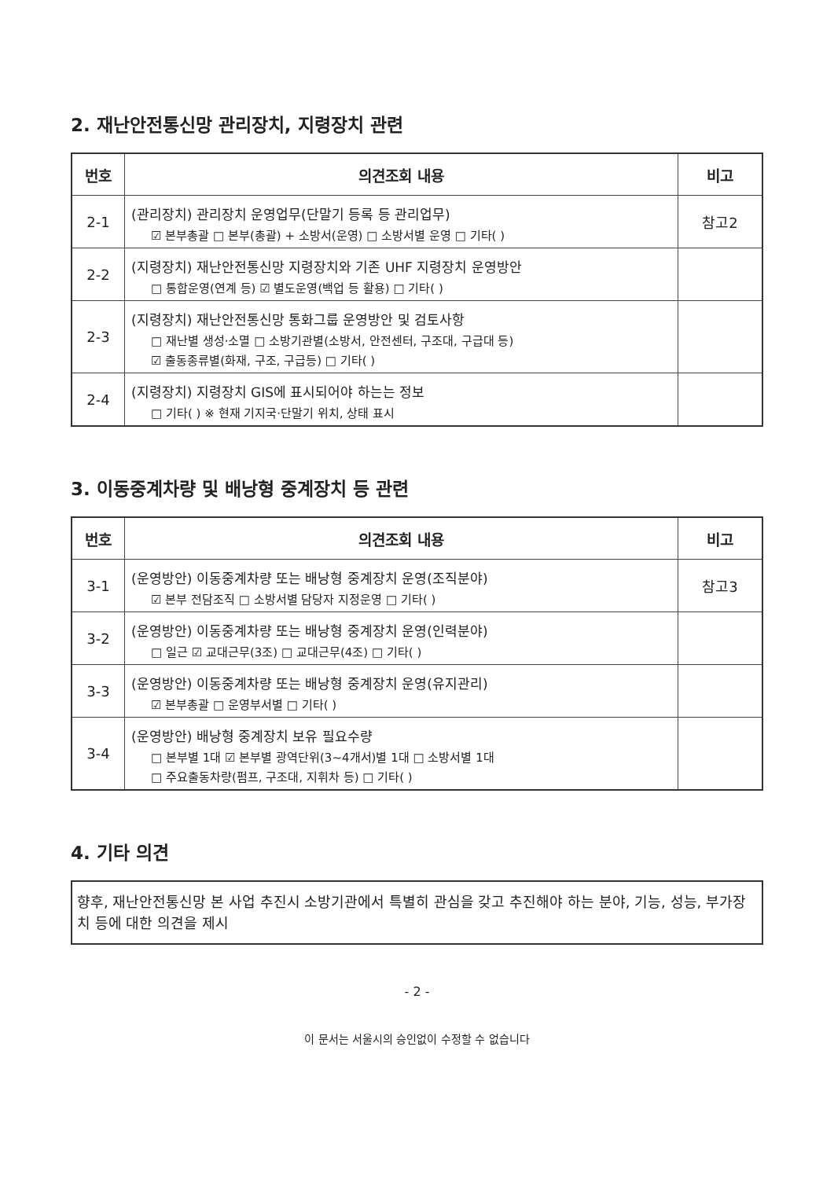2. 재난안전통신망 관리장치, 지령장치 관련
| 번호 | 의견조회 내용 | 비고 |
| --- | --- | --- |
| 2-1 | (관리장치) 관리장치 운영업무(단말기 등록 등 관리업무) ☑ 본부총괄 □ 본부(총괄) + 소방서(운영) □ 소방서별 운영 □ 기타( ) | 참고2 |
| 2-2 | (지령장치) 재난안전통신망 지령장치와 기존 UHF 지령장치 운영방안 □ 통합운영(연계 등) ☑ 별도운영(백업 등 활용) □ 기타( ) | |
| 2-3 | (지령장치) 재난안전통신망 통화그룹 운영방안 및 검토사항 □ 재난별 생성·소멸 □ 소방기관별(소방서, 안전센터, 구조대, 구급대 등) ☑ 출동종류별(화재, 구조, 구급등) □ 기타( ) | |
| 2-4 | (지령장치) 지령장치 GIS에 표시되어야 하는는 정보 □ 기타( ) ※ 현재 기지국·단말기 위치, 상태 표시 | |
3. 이동중계차량 및 배낭형 중계장치 등 관련
| 번호 | 의견조회 내용 | 비고 |
| --- | --- | --- |
| 3-1 | (운영방안) 이동중계차량 또는 배낭형 중계장치 운영(조직분야) ☑ 본부 전담조직 □ 소방서별 담당자 지정운영 □ 기타( ) | 참고3 |
| 3-2 | (운영방안) 이동중계차량 또는 배낭형 중계장치 운영(인력분야) □ 일근 ☑ 교대근무(3조) □ 교대근무(4조) □ 기타( ) | |
| 3-3 | (운영방안) 이동중계차량 또는 배낭형 중계장치 운영(유지관리) ☑ 본부총괄 □ 운영부서별 □ 기타( ) | |
| 3-4 | (운영방안) 배낭형 중계장치 보유 필요수량 □ 본부별 1대 ☑ 본부별 광역단위(3~4개서)별 1대 □ 소방서별 1대 □ 주요출동차량(펌프, 구조대, 지휘차 등) □ 기타( ) | |
4. 기타 의견
향후, 재난안전통신망 본 사업 추진시 소방기관에서 특별히 관심을 갖고 추진해야 하는 분야, 기능, 성능, 부가장치 등에 대한 의견을 제시
- 2 -
이 문서는 서울시의 승인없이 수정할 수 없습니다